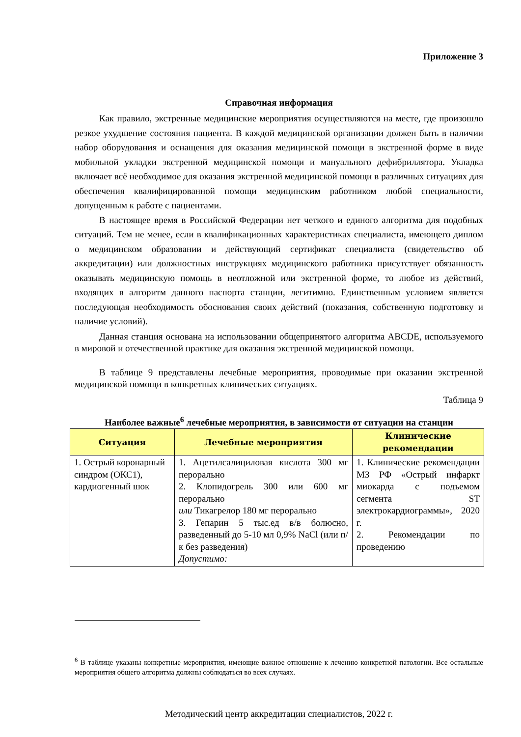Приложение 3
Справочная информация
Как правило, экстренные медицинские мероприятия осуществляются на месте, где произошло резкое ухудшение состояния пациента. В каждой медицинской организации должен быть в наличии набор оборудования и оснащения для оказания медицинской помощи в экстренной форме в виде мобильной укладки экстренной медицинской помощи и мануального дефибриллятора. Укладка включает всё необходимое для оказания экстренной медицинской помощи в различных ситуациях для обеспечения квалифицированной помощи медицинским работником любой специальности, допущенным к работе с пациентами.
В настоящее время в Российской Федерации нет четкого и единого алгоритма для подобных ситуаций. Тем не менее, если в квалификационных характеристиках специалиста, имеющего диплом о медицинском образовании и действующий сертификат специалиста (свидетельство об аккредитации) или должностных инструкциях медицинского работника присутствует обязанность оказывать медицинскую помощь в неотложной или экстренной форме, то любое из действий, входящих в алгоритм данного паспорта станции, легитимно. Единственным условием является последующая необходимость обоснования своих действий (показания, собственную подготовку и наличие условий).
Данная станция основана на использовании общепринятого алгоритма ABCDE, используемого в мировой и отечественной практике для оказания экстренной медицинской помощи.
В таблице 9 представлены лечебные мероприятия, проводимые при оказании экстренной медицинской помощи в конкретных клинических ситуациях.
Таблица 9
Наиболее важные<sup>6</sup> лечебные мероприятия, в зависимости от ситуации на станции
| Ситуация | Лечебные мероприятия | Клинические рекомендации |
| --- | --- | --- |
| 1. Острый коронарный синдром (ОКС1), кардиогенный шок | 1. Ацетилсалициловая кислота 300 мг перорально 2. Клопидогрель 300 или 600 мг перорально или Тикагрелор 180 мг перорально 3. Гепарин 5 тыс.ед в/в болюсно, разведенный до 5-10 мл 0,9% NaCl (или п/к без разведения) Допустимо: | 1. Клинические рекомендации МЗ РФ «Острый инфаркт миокарда с подъемом сегмента ST электрокардиограммы», 2020 г. 2. Рекомендации по проведению |
<sup>6</sup> В таблице указаны конкретные мероприятия, имеющие важное отношение к лечению конкретной патологии. Все остальные мероприятия общего алгоритма должны соблюдаться во всех случаях.
Методический центр аккредитации специалистов, 2022 г.